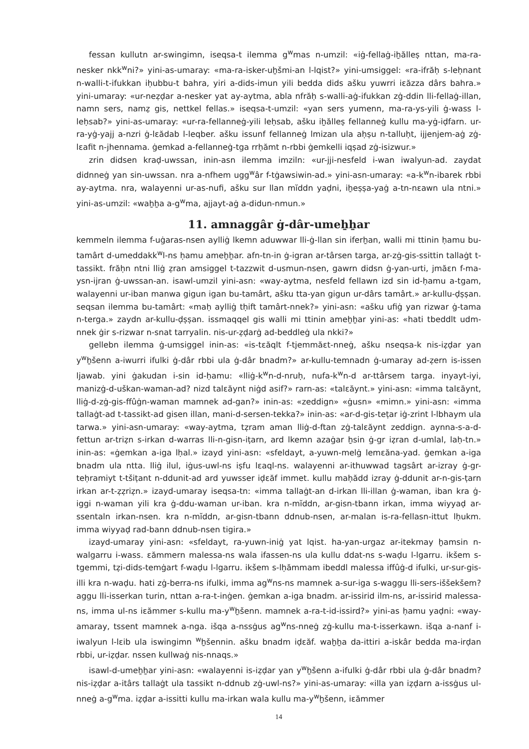fessan kullutn ar-swingimn, iseqsa-t ilemma g<sup>w</sup>mas n-umzil: «iġ-fellaġ-iẖălleṣ nttan, ma-ra-nesker nkk<sup>w</sup>ni?» yini-as-umaray: «ma-ra-isker-uẖšmi-an l-lqist?» yini-umsiggel: «ra-ifrăḥ s-leḥnant n-walli-t-ifukkan iḥubbu-t bahra, yiri a-dids-imun yili bedda dids ašku yuwrri iɛăzza dârs bahra.» yini-umaray: «ur-neẓḍar a-nesker yat ay-aytma, abla nfrăḥ s-walli-aġ-ifukkan zġ-ddin lli-fellaġ-illan, namn sers, namẓ gis, nettkel fellas.» iseqsa-t-umzil: «yan sers yumenn, ma-ra-ys-yili ġ-wass l-leḥsab?» yini-as-umaray: «ur-ra-fellanneġ-yili leḥsab, ašku iẖălleṣ fellanneġ kullu ma-yġ-iḍfarn. ur-ra-yġ-yajj a-nzri ġ-lɛădab l-leqber. ašku issunf fellanneġ lmizan ula aḥṣu n-talluḥt, ijjenjem-aġ zġ-lɛafit n-jhennama. ġemkad a-fellanneġ-tga rrḥămt n-rbbi ġemkelli iqṣad zġ-isizwur.»
zrin didsen kraḍ-uwssan, inin-asn ilemma imziln: «ur-jji-nesfeld i-wan iwalyun-ad. zaydat didnneġ yan sin-uwssan. nra a-nfhem ugg<sup>w</sup>âr f-tġawsiwin-ad.» yini-asn-umaray: «a-k<sup>w</sup>n-ibarek rbbi ay-aytma. nra, walayenni ur-as-nufi, ašku sur llan mĭddn yaḍni, iẖeṣṣa-yaġ a-tn-nɛawn ula ntni.» yini-as-umzil: «waẖẖa a-g<sup>w</sup>ma, ajjayt-aġ a-didun-nmun.»
11. amnaggâr ġ-dâr-umeẖẖar
kemmeln ilemma f-uġaras-nsen aylliġ lkemn aduwwar lli-ġ-llan sin iferẖan, walli mi ttinin ḥamu bu-tamârt d-umeddakk<sup>w</sup>l-ns ḥamu ameẖẖar. afn-tn-in ġ-igran ar-târsen targa, ar-zġ-gis-ssittin tallaġt t-tassikt. frăḥn ntni lliġ ẓran amsiggel t-tazzwit d-usmun-nsen, gawrn didsn ġ-yan-urti, jmăɛn f-ma-ysn-ijran ġ-uwssan-an. isawl-umzil yini-asn: «way-aytma, nesfeld fellawn izd sin id-ḥamu a-tgam, walayenni ur-iban manwa gigun igan bu-tamârt, ašku tta-yan gigun ur-dârs tamârt.» ar-kullu-ḍṣṣan. seqsan ilemma bu-tamârt: «maḥ aylliġ tḥift tamârt-nnek?» yini-asn: «ašku ufiġ yan rizwar ġ-tama n-terga.» zaydn ar-kullu-ḍṣṣan. issmaqqel gis walli mi ttinin ameẖẖar yini-as: «hati tbeddlt udm-nnek ġir s-rizwar n-snat tarryalin. nis-ur-ẓḍarġ ad-beddleġ ula nkki?»
gellebn ilemma ġ-umsiggel inin-as: «is-tɛăqlt f-tjemmăɛt-nneġ, ašku nseqsa-k nis-iẓḍar yan y<sup>w</sup>ẖšenn a-iwurri ifulki ġ-dâr rbbi ula ġ-dâr bnadm?» ar-kullu-temnadn ġ-umaray ad-ẓern is-issen ljawab. yini ġakudan i-sin id-ḥamu: «lliġ-k<sup>w</sup>n-d-nruḥ, nufa-k<sup>w</sup>n-d ar-ttârsem targa. inyayt-iyi, manizġ-d-uškan-waman-ad? nizd talɛăynt niġd asif?» rarn-as: «talɛăynt.» yini-asn: «imma talɛăynt, lliġ-d-zġ-gis-ffûġn-waman mamnek ad-gan?» inin-as: «zeddign» «ġusn» «mimn.» yini-asn: «imma tallaġt-ad t-tassikt-ad gisen illan, mani-d-sersen-tekka?» inin-as: «ar-d-gis-teṭar iġ-zrint l-lbhaym ula tarwa.» yini-asn-umaray: «way-aytma, tẓram aman lliġ-d-ftan zġ-talɛăynt zeddign. aynna-s-a-d-fettun ar-triẓn s-irkan d-warras lli-n-gisn-iṭarn, ard lkemn azaġar ẖsin ġ-gr iẓran d-umlal, laḥ-tn.» inin-as: «ġemkan a-iga lḥal.» izayd yini-asn: «sfeldayt, a-yuwn-melġ lemɛăna-yad. ġemkan a-iga bnadm ula ntta. lliġ ilul, iġus-uwl-ns iṣfu lɛaql-ns. walayenni ar-ithuwwad tagsârt ar-izray ġ-gr-teḥramiyt t-tšiṭant n-ddunit-ad ard yuwsser iḍɛăf immet. kullu maḥădd izray ġ-ddunit ar-n-gis-ṭarn irkan ar-t-ẓẓriẓn.» izayd-umaray iseqsa-tn: «imma tallaġt-an d-irkan lli-illan ġ-waman, iban kra ġ-iggi n-waman yili kra ġ-ddu-waman ur-iban. kra n-mĭddn, ar-gisn-tbann irkan, imma wiyyaḍ ar-ssentaln irkan-nsen. kra n-mĭddn, ar-gisn-tbann ddnub-nsen, ar-malan is-ra-fellasn-ittut lḥukm. imma wiyyaḍ rad-bann ddnub-nsen tigira.»
izayd-umaray yini-asn: «sfeldayt, ra-yuwn-iniġ yat lqist. ha-yan-urgaz ar-itekmay ẖamsin n-walgarru i-wass. ɛămmern malessa-ns wala ifassen-ns ula kullu ddat-ns s-waḍu l-lgarru. ikšem s-tgemmi, tẓi-dids-temġart f-waḍu l-lgarru. ikšem s-lḥămmam ibeddl malessa iffûġ-d ifulki, ur-sur-gis-illi kra n-waḍu. hati zġ-berra-ns ifulki, imma ag<sup>w</sup>ns-ns mamnek a-sur-iga s-waggu lli-sers-iššekšem? aggu lli-isserkan turin, nttan a-ra-t-inġen. ġemkan a-iga bnadm. ar-issirid ilm-ns, ar-issirid malessa-ns, imma ul-ns iɛămmer s-kullu ma-y<sup>w</sup>ẖšenn. mamnek a-ra-t-id-issird?» yini-as ḥamu yaḍni: «way-amaray, tssent mamnek a-nga. išqa a-nssġus ag<sup>w</sup>ns-nneġ zġ-kullu ma-t-isserkawn. išqa a-nanf i-iwalyun l-lɛib ula iswingimn <sup>w</sup>ẖšennin. ašku bnadm iḍɛăf. waẖẖa da-ittiri a-iskâr bedda ma-irḍan rbbi, ur-iẓḍar. nssen kullwaġ nis-nnaqs.»
isawl-d-umeẖẖar yini-asn: «walayenni is-iẓḍar yan y<sup>w</sup>ẖšenn a-ifulki ġ-dâr rbbi ula ġ-dâr bnadm? nis-iẓḍar a-itârs tallaġt ula tassikt n-ddnub zġ-uwl-ns?» yini-as-umaray: «illa yan iẓḍarn a-issġus ul-nneġ a-g<sup>w</sup>ma. iẓḍar a-issitti kullu ma-irkan wala kullu ma-y<sup>w</sup>ẖšenn, iɛămmer
14